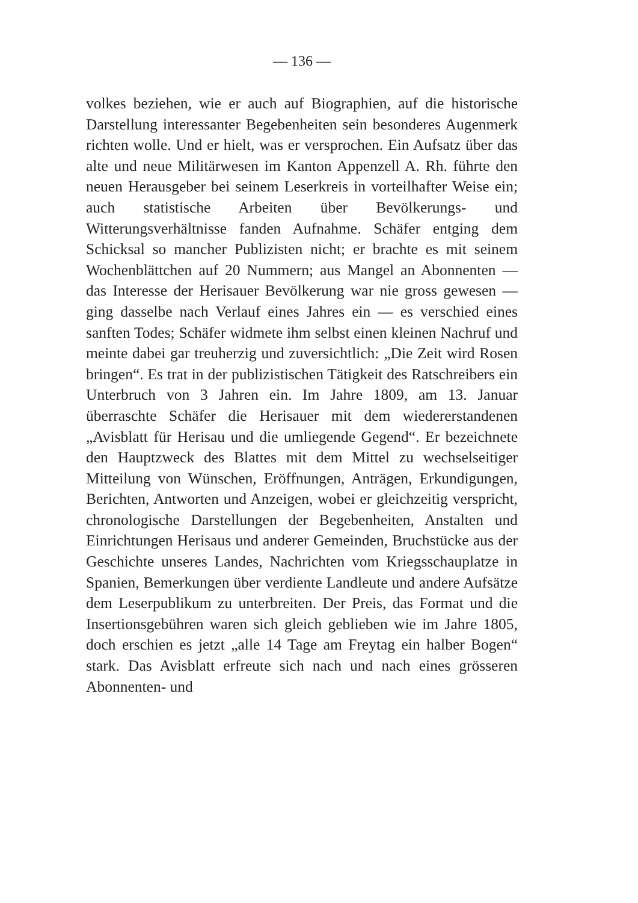— 136 —
volkes beziehen, wie er auch auf Biographien, auf die historische Darstellung interessanter Begebenheiten sein besonderes Augenmerk richten wolle. Und er hielt, was er versprochen. Ein Aufsatz über das alte und neue Militärwesen im Kanton Appenzell A. Rh. führte den neuen Herausgeber bei seinem Leserkreis in vorteilhafter Weise ein; auch statistische Arbeiten über Bevölkerungs- und Witterungsverhältnisse fanden Aufnahme. Schäfer entging dem Schicksal so mancher Publizisten nicht; er brachte es mit seinem Wochenblättchen auf 20 Nummern; aus Mangel an Abonnenten — das Interesse der Herisauer Bevölkerung war nie gross gewesen — ging dasselbe nach Verlauf eines Jahres ein — es verschied eines sanften Todes; Schäfer widmete ihm selbst einen kleinen Nachruf und meinte dabei gar treuherzig und zuversichtlich: „Die Zeit wird Rosen bringen“. Es trat in der publizistischen Tätigkeit des Ratschreibers ein Unterbruch von 3 Jahren ein. Im Jahre 1809, am 13. Januar überraschte Schäfer die Herisauer mit dem wiedererstandenen „Avisblatt für Herisau und die umliegende Gegend“. Er bezeichnete den Hauptzweck des Blattes mit dem Mittel zu wechselseitiger Mitteilung von Wünschen, Eröffnungen, Anträgen, Erkundigungen, Berichten, Antworten und Anzeigen, wobei er gleichzeitig verspricht, chronologische Darstellungen der Begebenheiten, Anstalten und Einrichtungen Herisaus und anderer Gemeinden, Bruchstücke aus der Geschichte unseres Landes, Nachrichten vom Kriegsschauplatze in Spanien, Bemerkungen über verdiente Landleute und andere Aufsätze dem Leserpublikum zu unterbreiten. Der Preis, das Format und die Insertionsgebühren waren sich gleich geblieben wie im Jahre 1805, doch erschien es jetzt „alle 14 Tage am Freytag ein halber Bogen“ stark. Das Avisblatt erfreute sich nach und nach eines grösseren Abonnenten- und